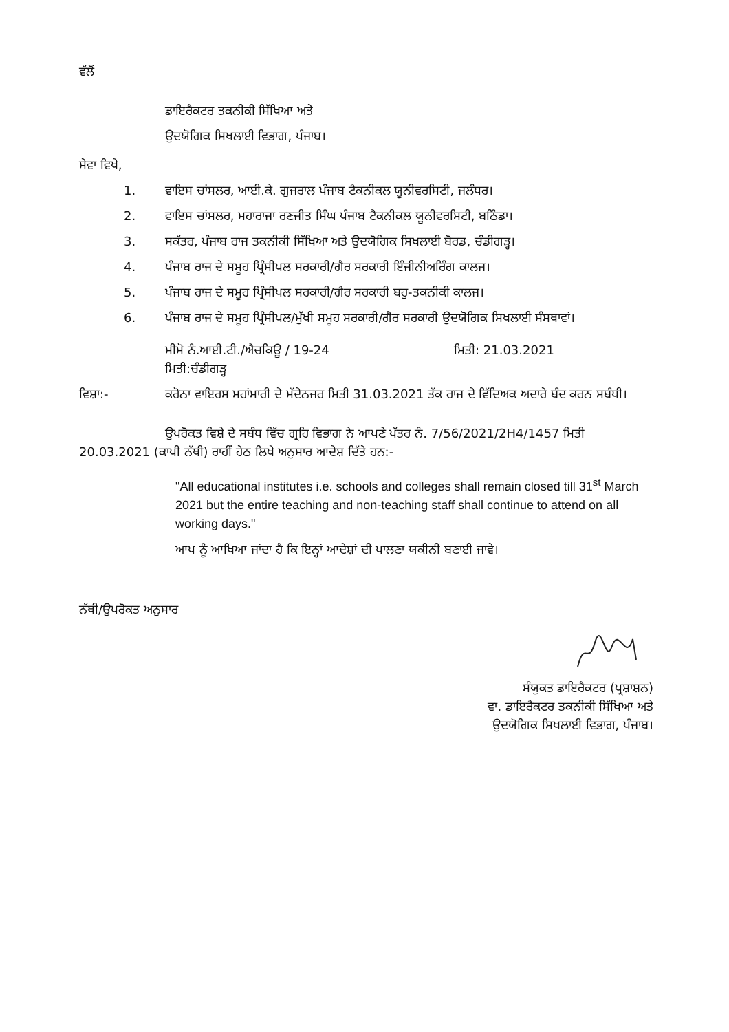ਵੱਲੋਂ
ਡਾਇਰੈਕਟਰ ਤਕਨੀਕੀ ਸਿੱਖਿਆ ਅਤੇ
ਉਦਯੋਗਿਕ ਸਿਖਲਾਈ ਵਿਭਾਗ, ਪੰਜਾਬ।
ਸੇਵਾ ਵਿਖੇ,
1. ਵਾਇਸ ਚਾਂਸਲਰ, ਆਈ.ਕੇ. ਗੁਜਰਾਲ ਪੰਜਾਬ ਟੈਕਨੀਕਲ ਯੂਨੀਵਰਸਿਟੀ, ਜਲੰਧਰ।
2. ਵਾਇਸ ਚਾਂਸਲਰ, ਮਹਾਰਾਜਾ ਰਣਜੀਤ ਸਿੰਘ ਪੰਜਾਬ ਟੈਕਨੀਕਲ ਯੂਨੀਵਰਸਿਟੀ, ਬਠਿੰਡਾ।
3. ਸਕੱਤਰ, ਪੰਜਾਬ ਰਾਜ ਤਕਨੀਕੀ ਸਿੱਖਿਆ ਅਤੇ ਉਦਯੋਗਿਕ ਸਿਖਲਾਈ ਬੋਰਡ, ਚੰਡੀਗੜ੍ਹ।
4. ਪੰਜਾਬ ਰਾਜ ਦੇ ਸਮੂਹ ਪ੍ਰਿੰਸੀਪਲ ਸਰਕਾਰੀ/ਗੈਰ ਸਰਕਾਰੀ ਇੰਜੀਨੀਅਰਿੰਗ ਕਾਲਜ।
5. ਪੰਜਾਬ ਰਾਜ ਦੇ ਸਮੂਹ ਪ੍ਰਿੰਸੀਪਲ ਸਰਕਾਰੀ/ਗੈਰ ਸਰਕਾਰੀ ਬਹੁ-ਤਕਨੀਕੀ ਕਾਲਜ।
6. ਪੰਜਾਬ ਰਾਜ ਦੇ ਸਮੂਹ ਪ੍ਰਿੰਸੀਪਲ/ਮੁੱਖੀ ਸਮੂਹ ਸਰਕਾਰੀ/ਗੈਰ ਸਰਕਾਰੀ ਉਦਯੋਗਿਕ ਸਿਖਲਾਈ ਸੰਸਥਾਵਾਂ।
ਮੀਮੋ ਨੰ.ਆਈ.ਟੀ./ਐਚਕਿਊ / 19-24 ਮਿਤੀ: 21.03.2021
ਮਿਤੀ:ਚੰਡੀਗੜ੍ਹ
ਵਿਸ਼ਾ:- ਕਰੋਨਾ ਵਾਇਰਸ ਮਹਾਂਮਾਰੀ ਦੇ ਮੱਦੇਨਜਰ ਮਿਤੀ 31.03.2021 ਤੱਕ ਰਾਜ ਦੇ ਵਿੱਦਿਅਕ ਅਦਾਰੇ ਬੰਦ ਕਰਨ ਸਬੰਧੀ।
ਉਪਰੋਕਤ ਵਿਸ਼ੇ ਦੇ ਸਬੰਧ ਵਿੱਚ ਗ੍ਰਹਿ ਵਿਭਾਗ ਨੇ ਆਪਣੇ ਪੱਤਰ ਨੰ. 7/56/2021/2H4/1457 ਮਿਤੀ 20.03.2021 (ਕਾਪੀ ਨੱਥੀ) ਰਾਹੀਂ ਹੇਠ ਲਿਖੇ ਅਨੁਸਾਰ ਆਦੇਸ਼ ਦਿੱਤੇ ਹਨ:-
"All educational institutes i.e. schools and colleges shall remain closed till 31<sup>st</sup> March 2021 but the entire teaching and non-teaching staff shall continue to attend on all working days."
ਆਪ ਨੂੰ ਆਖਿਆ ਜਾਂਦਾ ਹੈ ਕਿ ਇਨ੍ਹਾਂ ਆਦੇਸ਼ਾਂ ਦੀ ਪਾਲਣਾ ਯਕੀਨੀ ਬਣਾਈ ਜਾਵੇ।
ਨੱਥੀ/ਉਪਰੋਕਤ ਅਨੁਸਾਰ
ਸੰਯੁਕਤ ਡਾਇਰੈਕਟਰ (ਪ੍ਰਸ਼ਾਸ਼ਨ)
ਵਾ. ਡਾਇਰੈਕਟਰ ਤਕਨੀਕੀ ਸਿੱਖਿਆ ਅਤੇ
ਉਦਯੋਗਿਕ ਸਿਖਲਾਈ ਵਿਭਾਗ, ਪੰਜਾਬ।